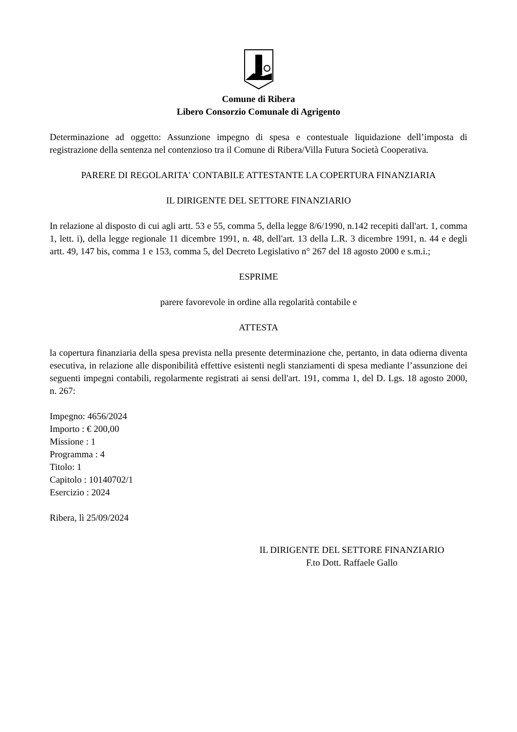Comune di Ribera
Libero Consorzio Comunale di Agrigento
Determinazione ad oggetto: Assunzione impegno di spesa e contestuale liquidazione dell’imposta di registrazione della sentenza nel contenzioso tra il Comune di Ribera/Villa Futura Società Cooperativa.
PARERE DI REGOLARITA' CONTABILE ATTESTANTE LA COPERTURA FINANZIARIA
IL DIRIGENTE DEL SETTORE FINANZIARIO
In relazione al disposto di cui agli artt. 53 e 55, comma 5, della legge 8/6/1990, n.142 recepiti dall'art. 1, comma 1, lett. i), della legge regionale 11 dicembre 1991, n. 48, dell'art. 13 della L.R. 3 dicembre 1991, n. 44 e degli artt. 49, 147 bis, comma 1 e 153, comma 5, del Decreto Legislativo n° 267 del 18 agosto 2000 e s.m.i.;
ESPRIME
parere favorevole in ordine alla regolarità contabile e
ATTESTA
la copertura finanziaria della spesa prevista nella presente determinazione che, pertanto, in data odierna diventa esecutiva, in relazione alle disponibilità effettive esistenti negli stanziamenti di spesa mediante l’assunzione dei seguenti impegni contabili, regolarmente registrati ai sensi dell'art. 191, comma 1, del D. Lgs. 18 agosto 2000, n. 267:
Impegno: 4656/2024
Importo : € 200,00
Missione : 1
Programma : 4
Titolo: 1
Capitolo : 10140702/1
Esercizio : 2024
Ribera, lì 25/09/2024
IL DIRIGENTE DEL SETTORE FINANZIARIO
F.to Dott. Raffaele Gallo